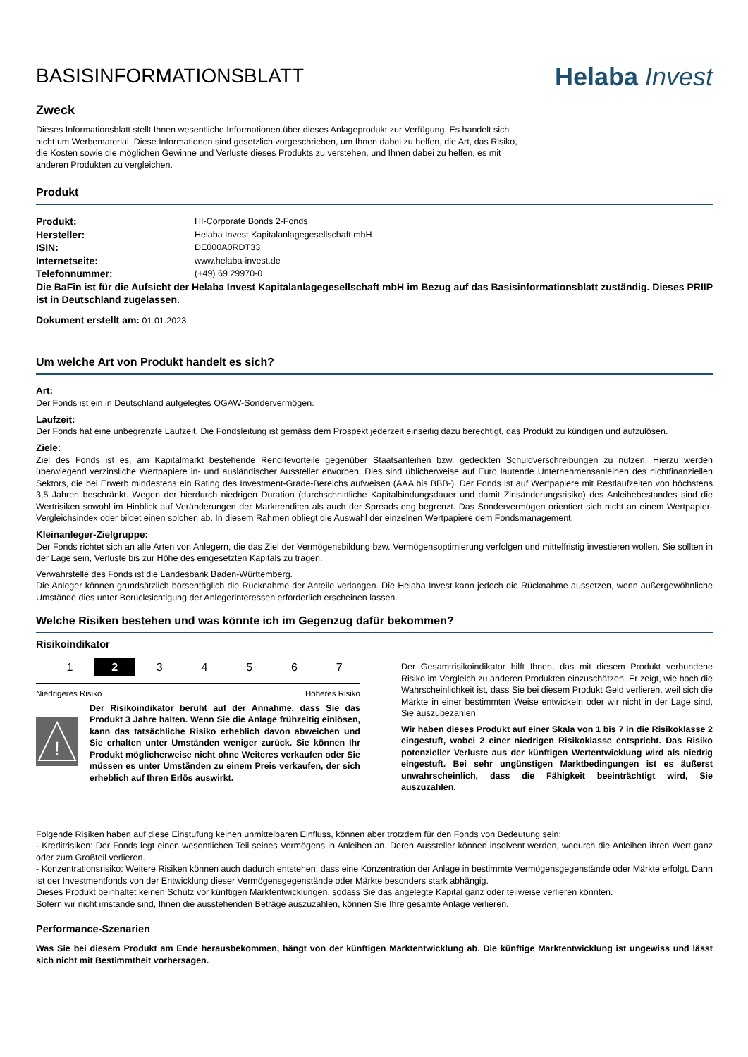BASISINFORMATIONSBLATT
Helaba Invest
Zweck
Dieses Informationsblatt stellt Ihnen wesentliche Informationen über dieses Anlageprodukt zur Verfügung. Es handelt sich nicht um Werbematerial. Diese Informationen sind gesetzlich vorgeschrieben, um Ihnen dabei zu helfen, die Art, das Risiko, die Kosten sowie die möglichen Gewinne und Verluste dieses Produkts zu verstehen, und Ihnen dabei zu helfen, es mit anderen Produkten zu vergleichen.
Produkt
| Produkt: | HI-Corporate Bonds 2-Fonds |
| Hersteller: | Helaba Invest Kapitalanlagegesellschaft mbH |
| ISIN: | DE000A0RDT33 |
| Internetseite: | www.helaba-invest.de |
| Telefonnummer: | (+49) 69 29970-0 |
Die BaFin ist für die Aufsicht der Helaba Invest Kapitalanlagegesellschaft mbH im Bezug auf das Basisinformationsblatt zuständig. Dieses PRIIP ist in Deutschland zugelassen.
Dokument erstellt am: 01.01.2023
Um welche Art von Produkt handelt es sich?
Art:
Der Fonds ist ein in Deutschland aufgelegtes OGAW-Sondervermögen.
Laufzeit:
Der Fonds hat eine unbegrenzte Laufzeit. Die Fondsleitung ist gemäss dem Prospekt jederzeit einseitig dazu berechtigt, das Produkt zu kündigen und aufzulösen.
Ziele:
Ziel des Fonds ist es, am Kapitalmarkt bestehende Renditevorteile gegenüber Staatsanleihen bzw. gedeckten Schuldverschreibungen zu nutzen. Hierzu werden überwiegend verzinsliche Wertpapiere in- und ausländischer Aussteller erworben. Dies sind üblicherweise auf Euro lautende Unternehmensanleihen des nichtfinanziellen Sektors, die bei Erwerb mindestens ein Rating des Investment-Grade-Bereichs aufweisen (AAA bis BBB-). Der Fonds ist auf Wertpapiere mit Restlaufzeiten von höchstens 3,5 Jahren beschränkt. Wegen der hierdurch niedrigen Duration (durchschnittliche Kapitalbindungsdauer und damit Zinsänderungsrisiko) des Anleihebestandes sind die Wertrisiken sowohl im Hinblick auf Veränderungen der Marktrenditen als auch der Spreads eng begrenzt. Das Sondervermögen orientiert sich nicht an einem Wertpapier-Vergleichsindex oder bildet einen solchen ab. In diesem Rahmen obliegt die Auswahl der einzelnen Wertpapiere dem Fondsmanagement.
Kleinanleger-Zielgruppe:
Der Fonds richtet sich an alle Arten von Anlegern, die das Ziel der Vermögensbildung bzw. Vermögensoptimierung verfolgen und mittelfristig investieren wollen. Sie sollten in der Lage sein, Verluste bis zur Höhe des eingesetzten Kapitals zu tragen.
Verwahrstelle des Fonds ist die Landesbank Baden-Württemberg.
Die Anleger können grundsätzlich börsentäglich die Rücknahme der Anteile verlangen. Die Helaba Invest kann jedoch die Rücknahme aussetzen, wenn außergewöhnliche Umstände dies unter Berücksichtigung der Anlegerinteressen erforderlich erscheinen lassen.
Welche Risiken bestehen und was könnte ich im Gegenzug dafür bekommen?
Risikoindikator
1 2 3 4 5 6 7
Niedrigeres Risiko Höheres Risiko
!
Der Risikoindikator beruht auf der Annahme, dass Sie das Produkt 3 Jahre halten. Wenn Sie die Anlage frühzeitig einlösen, kann das tatsächliche Risiko erheblich davon abweichen und Sie erhalten unter Umständen weniger zurück. Sie können Ihr Produkt möglicherweise nicht ohne Weiteres verkaufen oder Sie müssen es unter Umständen zu einem Preis verkaufen, der sich erheblich auf Ihren Erlös auswirkt.
Der Gesamtrisikoindikator hilft Ihnen, das mit diesem Produkt verbundene Risiko im Vergleich zu anderen Produkten einzuschätzen. Er zeigt, wie hoch die Wahrscheinlichkeit ist, dass Sie bei diesem Produkt Geld verlieren, weil sich die Märkte in einer bestimmten Weise entwickeln oder wir nicht in der Lage sind, Sie auszubezahlen.
Wir haben dieses Produkt auf einer Skala von 1 bis 7 in die Risikoklasse 2 eingestuft, wobei 2 einer niedrigen Risikoklasse entspricht. Das Risiko potenzieller Verluste aus der künftigen Wertentwicklung wird als niedrig eingestuft. Bei sehr ungünstigen Marktbedingungen ist es äußerst unwahrscheinlich, dass die Fähigkeit beeinträchtigt wird, Sie auszuzahlen.
Folgende Risiken haben auf diese Einstufung keinen unmittelbaren Einfluss, können aber trotzdem für den Fonds von Bedeutung sein:
- Kreditrisiken: Der Fonds legt einen wesentlichen Teil seines Vermögens in Anleihen an. Deren Aussteller können insolvent werden, wodurch die Anleihen ihren Wert ganz oder zum Großteil verlieren.
- Konzentrationsrisiko: Weitere Risiken können auch dadurch entstehen, dass eine Konzentration der Anlage in bestimmte Vermögensgegenstände oder Märkte erfolgt. Dann ist der Investmentfonds von der Entwicklung dieser Vermögensgegenstände oder Märkte besonders stark abhängig.
Dieses Produkt beinhaltet keinen Schutz vor künftigen Marktentwicklungen, sodass Sie das angelegte Kapital ganz oder teilweise verlieren könnten.
Sofern wir nicht imstande sind, Ihnen die ausstehenden Beträge auszuzahlen, können Sie Ihre gesamte Anlage verlieren.
Performance-Szenarien
Was Sie bei diesem Produkt am Ende herausbekommen, hängt von der künftigen Marktentwicklung ab. Die künftige Marktentwicklung ist ungewiss und lässt sich nicht mit Bestimmtheit vorhersagen.